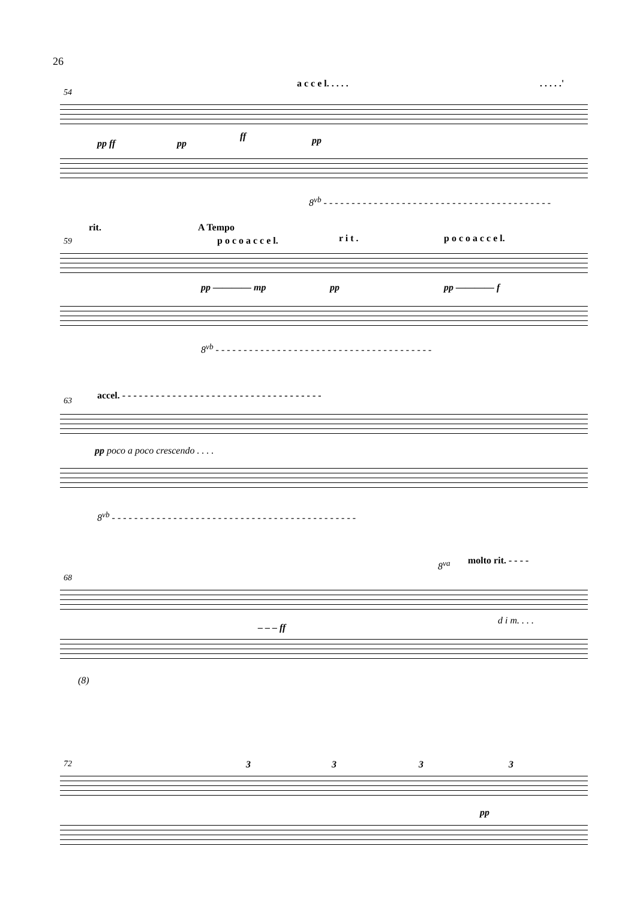26
a c c e l. . . . . . . . . .'
54
pp ff pp
ff pp
8<sup>vb</sup> - - - - - - - - - - - - - - - - - - - - - - - - - - - - - - - - - - - - - - - - -
rit. A Tempo
p o c o a c c e l. r i t . p o c o a c c e l.
59
pp ———— mp pp pp ———— f
8<sup>vb</sup> - - - - - - - - - - - - - - - - - - - - - - - - - - - - - - - - - - - - - - -
accel. - - - - - - - - - - - - - - - - - - - - - - - - - - - - - - - - - - - -
63
pp poco a poco crescendo . . . .
8<sup>vb</sup> - - - - - - - - - - - - - - - - - - - - - - - - - - - - - - - - - - - - - - - - - - - -
8<sup>va</sup> molto rit. - - - -
68
– – – ff
d i m. . . .
(8)
72 3 3 3 3
pp